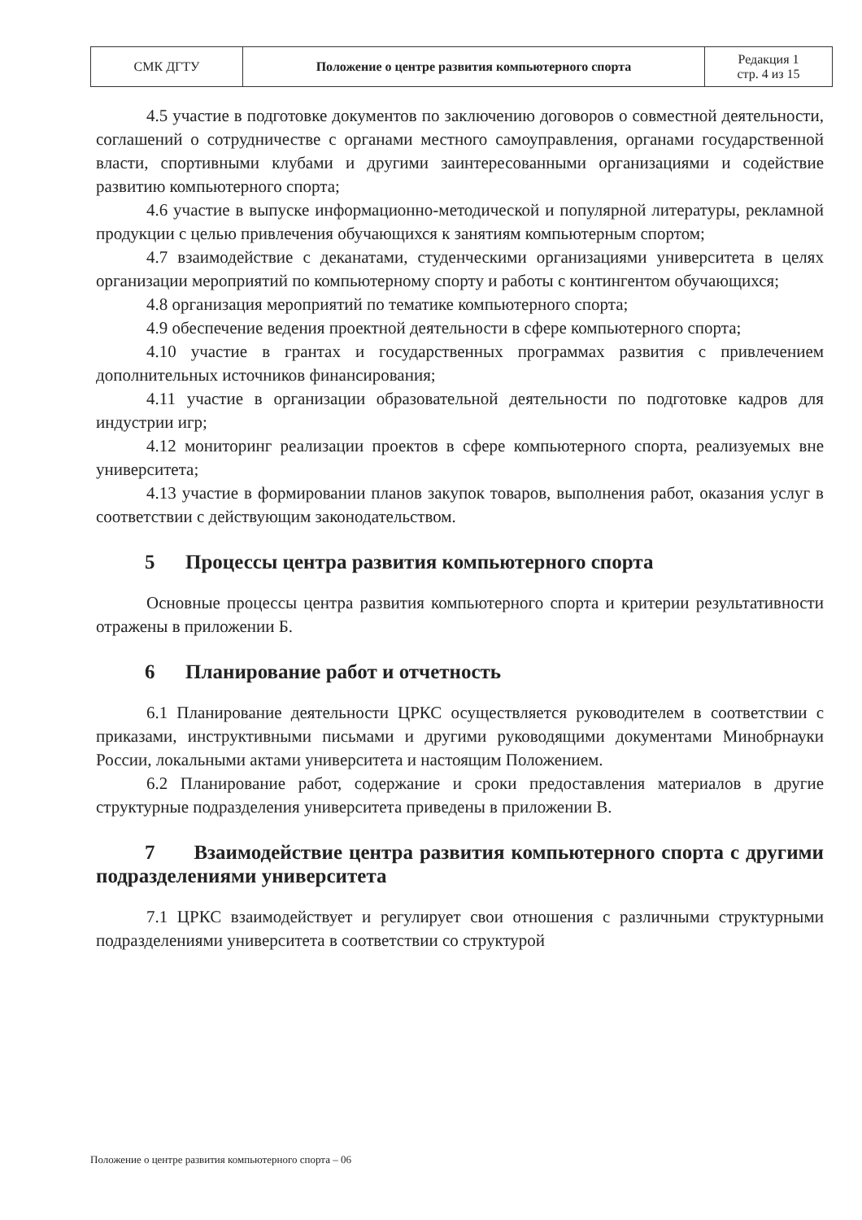| СМК ДГТУ | Положение о центре развития компьютерного спорта | Редакция 1 стр. 4 из 15 |
4.5 участие в подготовке документов по заключению договоров о совместной деятельности, соглашений о сотрудничестве с органами местного самоуправления, органами государственной власти, спортивными клубами и другими заинтересованными организациями и содействие развитию компьютерного спорта;
4.6 участие в выпуске информационно-методической и популярной литературы, рекламной продукции с целью привлечения обучающихся к занятиям компьютерным спортом;
4.7 взаимодействие с деканатами, студенческими организациями университета в целях организации мероприятий по компьютерному спорту и работы с контингентом обучающихся;
4.8 организация мероприятий по тематике компьютерного спорта;
4.9 обеспечение ведения проектной деятельности в сфере компьютерного спорта;
4.10 участие в грантах и государственных программах развития с привлечением дополнительных источников финансирования;
4.11 участие в организации образовательной деятельности по подготовке кадров для индустрии игр;
4.12 мониторинг реализации проектов в сфере компьютерного спорта, реализуемых вне университета;
4.13 участие в формировании планов закупок товаров, выполнения работ, оказания услуг в соответствии с действующим законодательством.
5 Процессы центра развития компьютерного спорта
Основные процессы центра развития компьютерного спорта и критерии результативности отражены в приложении Б.
6 Планирование работ и отчетность
6.1 Планирование деятельности ЦРКС осуществляется руководителем в соответствии с приказами, инструктивными письмами и другими руководящими документами Минобрнауки России, локальными актами университета и настоящим Положением.
6.2 Планирование работ, содержание и сроки предоставления материалов в другие структурные подразделения университета приведены в приложении В.
7 Взаимодействие центра развития компьютерного спорта с другими подразделениями университета
7.1 ЦРКС взаимодействует и регулирует свои отношения с различными структурными подразделениями университета в соответствии со структурой
Положение о центре развития компьютерного спорта – 06